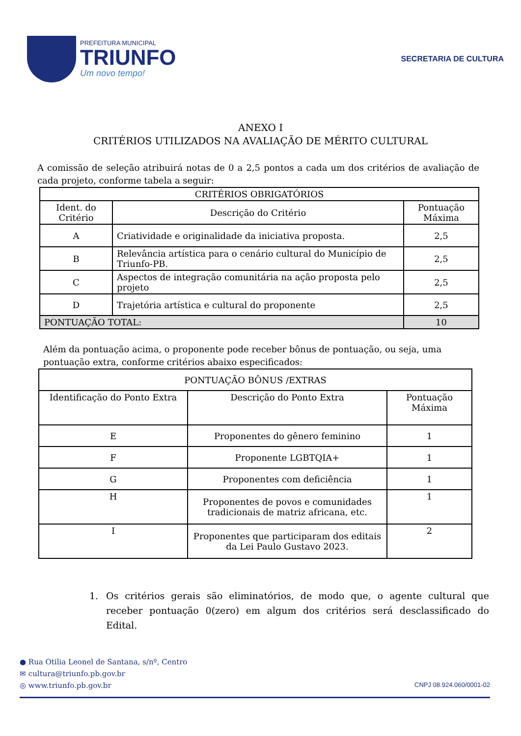PREFEITURA MUNICIPAL
TRIUNFO
Um novo tempo!
SECRETARIA DE CULTURA
ANEXO I
CRITÉRIOS UTILIZADOS NA AVALIAÇÃO DE MÉRITO CULTURAL
A comissão de seleção atribuirá notas de 0 a 2,5 pontos a cada um dos critérios de avaliação de cada projeto, conforme tabela a seguir:
| CRITÉRIOS OBRIGATÓRIOS | | |
| --- | --- | --- |
| Ident. do Critério | Descrição do Critério | Pontuação Máxima |
| A | Criatividade e originalidade da iniciativa proposta. | 2,5 |
| B | Relevância artística para o cenário cultural do Município de Triunfo-PB. | 2,5 |
| C | Aspectos de integração comunitária na ação proposta pelo projeto | 2,5 |
| D | Trajetória artística e cultural do proponente | 2,5 |
| PONTUAÇÃO TOTAL: | | 10 |
Além da pontuação acima, o proponente pode receber bônus de pontuação, ou seja, uma pontuação extra, conforme critérios abaixo especificados:
| PONTUAÇÃO BÔNUS /EXTRAS | | |
| --- | --- | --- |
| Identificação do Ponto Extra | Descrição do Ponto Extra | Pontuação Máxima |
| E | Proponentes do gênero feminino | 1 |
| F | Proponente LGBTQIA+ | 1 |
| G | Proponentes com deficiência | 1 |
| H | Proponentes de povos e comunidades tradicionais de matriz africana, etc. | 1 |
| I | Proponentes que participaram dos editais da Lei Paulo Gustavo 2023. | 2 |
1. Os critérios gerais são eliminatórios, de modo que, o agente cultural que receber pontuação 0(zero) em algum dos critérios será desclassificado do Edital.
● Rua Otilia Leonel de Santana, s/nº, Centro
✉ cultura@triunfo.pb.gov.br
◎ www.triunfo.pb.gov.br CNPJ 08.924.060/0001-02